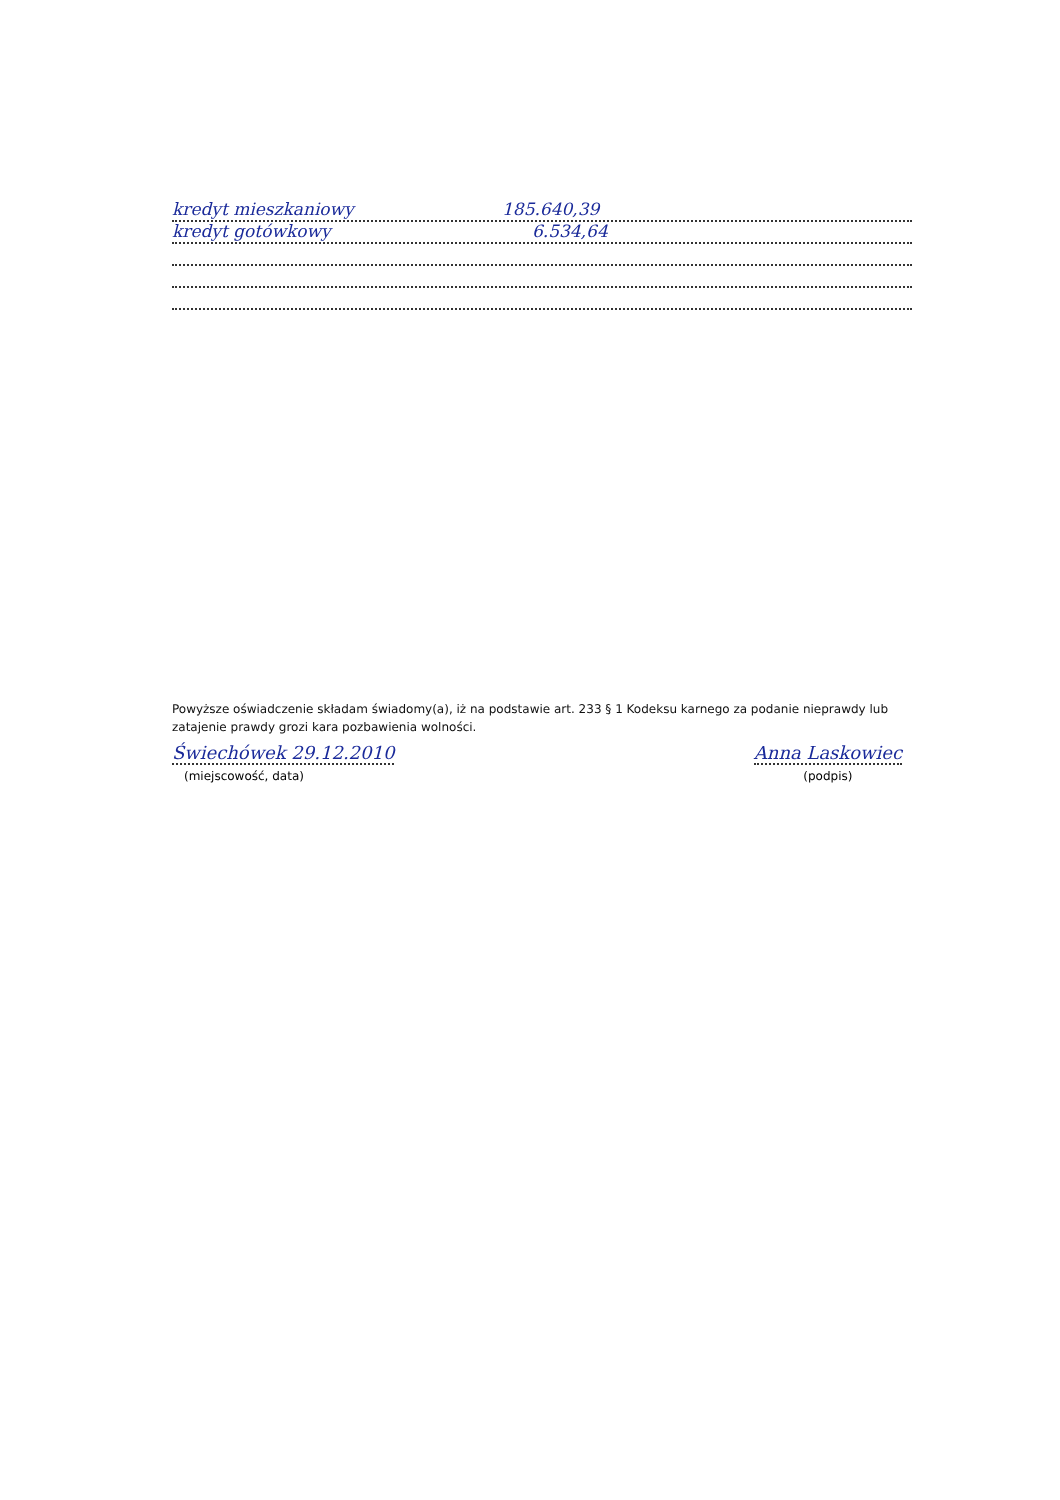kredyt mieszkaniowy 185.640,39
kredyt gotówkowy 6.534,64
Powyższe oświadczenie składam świadomy(a), iż na podstawie art. 233 § 1 Kodeksu karnego za podanie nieprawdy lub zatajenie prawdy grozi kara pozbawienia wolności.
Świechówek 29.12.2010
(miejscowość, data)
Anna Laskowiec
(podpis)